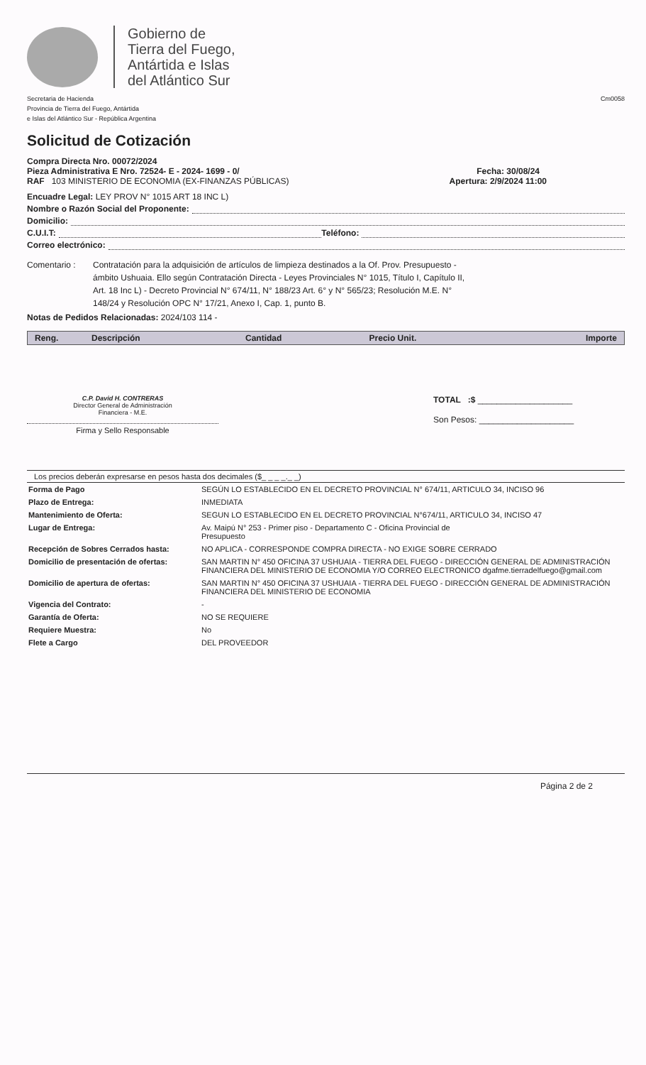Gobierno de
Tierra del Fuego,
Antártida e Islas
del Atlántico Sur
Secretaria de Hacienda
Provincia de Tierra del Fuego, Antártida
e Islas del Atlántico Sur - República Argentina
Cm0058
Solicitud de Cotización
Compra Directa Nro. 00072/2024
Pieza Administrativa E Nro. 72524- E - 2024- 1699 - 0/
Fecha: 30/08/24
RAF 103 MINISTERIO DE ECONOMIA (EX-FINANZAS PÚBLICAS)
Apertura: 2/9/2024 11:00
Encuadre Legal: LEY PROV N° 1015 ART 18 INC L)
Nombre o Razón Social del Proponente:
Domicilio:
C.U.I.T: Teléfono:
Correo electrónico:
Comentario : Contratación para la adquisición de artículos de limpieza destinados a la Of. Prov. Presupuesto - ámbito Ushuaia. Ello según Contratación Directa - Leyes Provinciales N° 1015, Título I, Capítulo II, Art. 18 Inc L) - Decreto Provincial N° 674/11, N° 188/23 Art. 6° y N° 565/23; Resolución M.E. N° 148/24 y Resolución OPC N° 17/21, Anexo I, Cap. 1, punto B.
Notas de Pedidos Relacionadas: 2024/103 114 -
| Reng. | Descripción | Cantidad | Precio Unit. | Importe |
| --- | --- | --- | --- | --- |
C.P. David H. CONTRERAS
Director General de Administración
Financiera - M.E.
Firma y Sello Responsable
TOTAL :$ ____________________
Son Pesos: ____________________
Los precios deberán expresarse en pesos hasta dos decimales ($_ _ _ _._ _)
| Forma de Pago | SEGÚN LO ESTABLECIDO EN EL DECRETO PROVINCIAL N° 674/11, ARTICULO 34, INCISO 96 |
| Plazo de Entrega: | INMEDIATA |
| Mantenimiento de Oferta: | SEGUN LO ESTABLECIDO EN EL DECRETO PROVINCIAL N°674/11, ARTICULO 34, INCISO 47 |
| Lugar de Entrega: | Av. Maipú N° 253 - Primer piso - Departamento C - Oficina Provincial de Presupuesto |
| Recepción de Sobres Cerrados hasta: | NO APLICA - CORRESPONDE COMPRA DIRECTA - NO EXIGE SOBRE CERRADO |
| Domicilio de presentación de ofertas: | SAN MARTIN N° 450 OFICINA 37 USHUAIA - TIERRA DEL FUEGO - DIRECCIÓN GENERAL DE ADMINISTRACIÓN FINANCIERA DEL MINISTERIO DE ECONOMIA Y/O CORREO ELECTRONICO dgafme.tierradelfuego@gmail.com |
| Domicilio de apertura de ofertas: | SAN MARTIN N° 450 OFICINA 37 USHUAIA - TIERRA DEL FUEGO - DIRECCIÓN GENERAL DE ADMINISTRACIÓN FINANCIERA DEL MINISTERIO DE ECONOMIA |
| Vigencia del Contrato: | - |
| Garantía de Oferta: | NO SE REQUIERE |
| Requiere Muestra: | No |
| Flete a Cargo | DEL PROVEEDOR |
Página 2 de 2